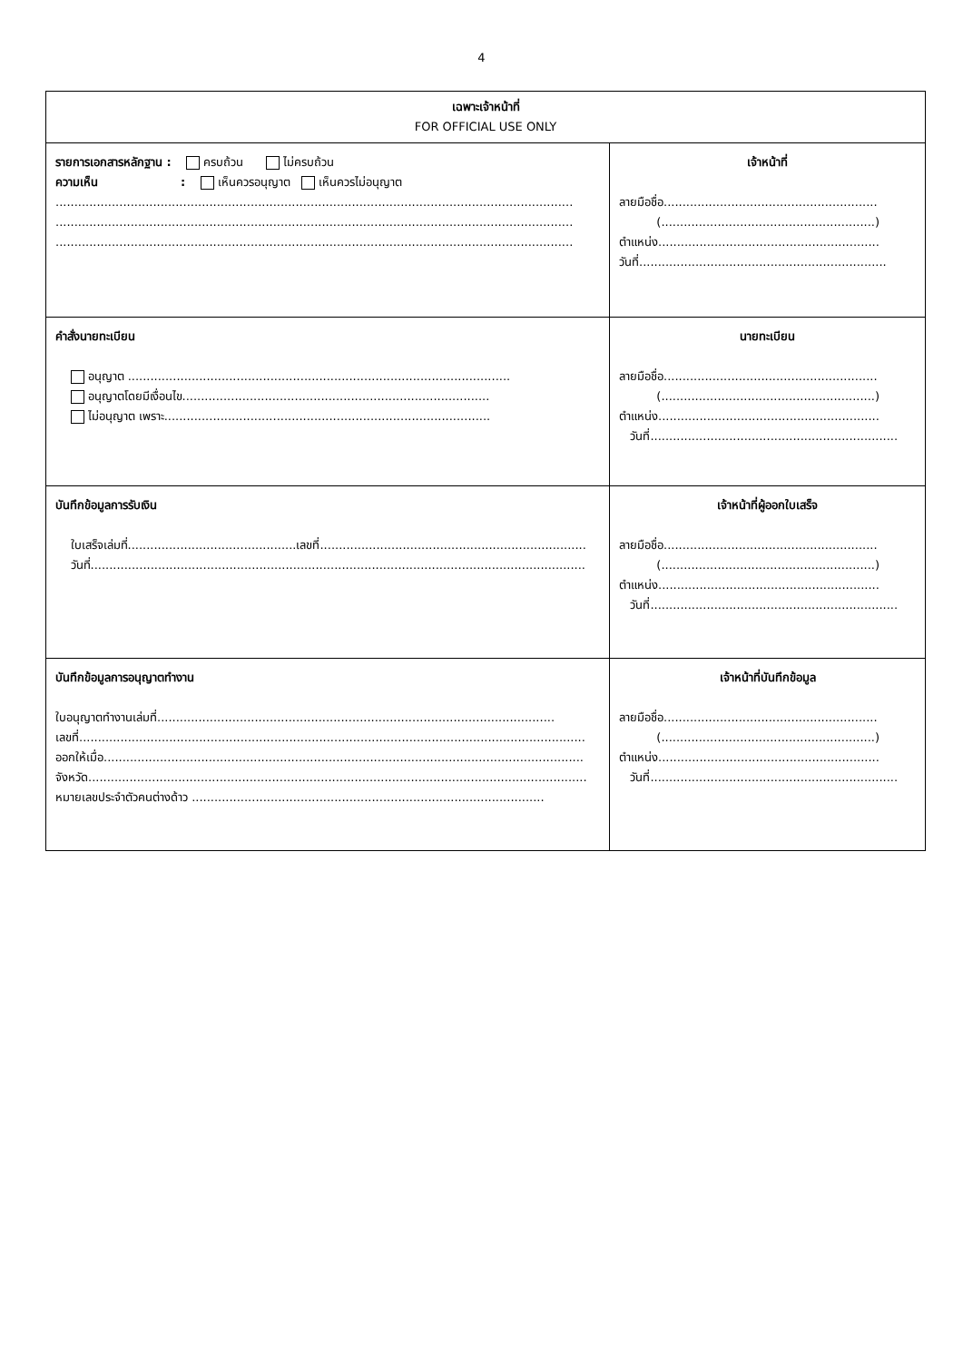4
| เฉพาะเจ้าหน้าที่ FOR OFFICIAL USE ONLY | |
| รายการเอกสารหลักฐาน : ครบถ้วน ไม่ครบถ้วน ความเห็น : เห็นควรอนุญาต เห็นควรไม่อนุญาต .......................................................................................................................................... .......................................................................................................................................... .......................................................................................................................................... | เจ้าหน้าที่ ลายมือชื่อ......................................................... (.........................................................) ตำแหน่ง........................................................... วันที่.................................................................. |
| คำสั่งนายทะเบียน อนุญาต ...................................................................................................... อนุญาตโดยมีเงื่อนไข.................................................................................. ไม่อนุญาต เพราะ....................................................................................... | นายทะเบียน ลายมือชื่อ......................................................... (.........................................................) ตำแหน่ง........................................................... วันที่.................................................................. |
| บันทึกข้อมูลการรับเงิน ใบเสร็จเล่มที่.............................................เลขที่....................................................................... วันที่.................................................................................................................................... | เจ้าหน้าที่ผู้ออกใบเสร็จ ลายมือชื่อ......................................................... (.........................................................) ตำแหน่ง........................................................... วันที่.................................................................. |
| บันทึกข้อมูลการอนุญาตทำงาน ใบอนุญาตทำงานเล่มที่.......................................................................................................... เลขที่....................................................................................................................................... ออกให้เมื่อ................................................................................................................................ จังหวัด..................................................................................................................................... หมายเลขประจำตัวคนต่างด้าว .............................................................................................. | เจ้าหน้าที่บันทึกข้อมูล ลายมือชื่อ......................................................... (.........................................................) ตำแหน่ง........................................................... วันที่.................................................................. |